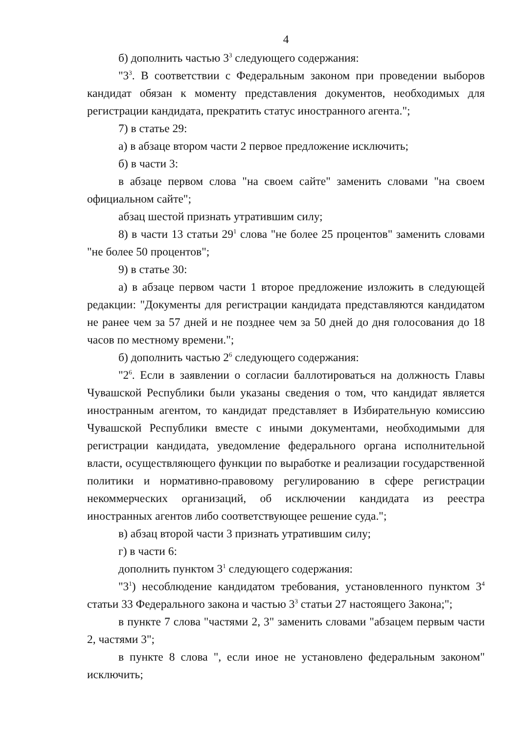4
б) дополнить частью 3<sup>3</sup> следующего содержания:
"3<sup>3</sup>. В соответствии с Федеральным законом при проведении выборов кандидат обязан к моменту представления документов, необходимых для регистрации кандидата, прекратить статус иностранного агента.";
7) в статье 29:
а) в абзаце втором части 2 первое предложение исключить;
б) в части 3:
в абзаце первом слова "на своем сайте" заменить словами "на своем официальном сайте";
абзац шестой признать утратившим силу;
8) в части 13 статьи 29<sup>1</sup> слова "не более 25 процентов" заменить словами "не более 50 процентов";
9) в статье 30:
а) в абзаце первом части 1 второе предложение изложить в следующей редакции: "Документы для регистрации кандидата представляются кандидатом не ранее чем за 57 дней и не позднее чем за 50 дней до дня голосования до 18 часов по местному времени.";
б) дополнить частью 2<sup>6</sup> следующего содержания:
"2<sup>6</sup>. Если в заявлении о согласии баллотироваться на должность Главы Чувашской Республики были указаны сведения о том, что кандидат является иностранным агентом, то кандидат представляет в Избирательную комиссию Чувашской Республики вместе с иными документами, необходимыми для регистрации кандидата, уведомление федерального органа исполнительной власти, осуществляющего функции по выработке и реализации государственной политики и нормативно-правовому регулированию в сфере регистрации некоммерческих организаций, об исключении кандидата из реестра иностранных агентов либо соответствующее решение суда.";
в) абзац второй части 3 признать утратившим силу;
г) в части 6:
дополнить пунктом 3<sup>1</sup> следующего содержания:
"3<sup>1</sup>) несоблюдение кандидатом требования, установленного пунктом 3<sup>4</sup> статьи 33 Федерального закона и частью 3<sup>3</sup> статьи 27 настоящего Закона;";
в пункте 7 слова "частями 2, 3" заменить словами "абзацем первым части 2, частями 3";
в пункте 8 слова ", если иное не установлено федеральным законом" исключить;